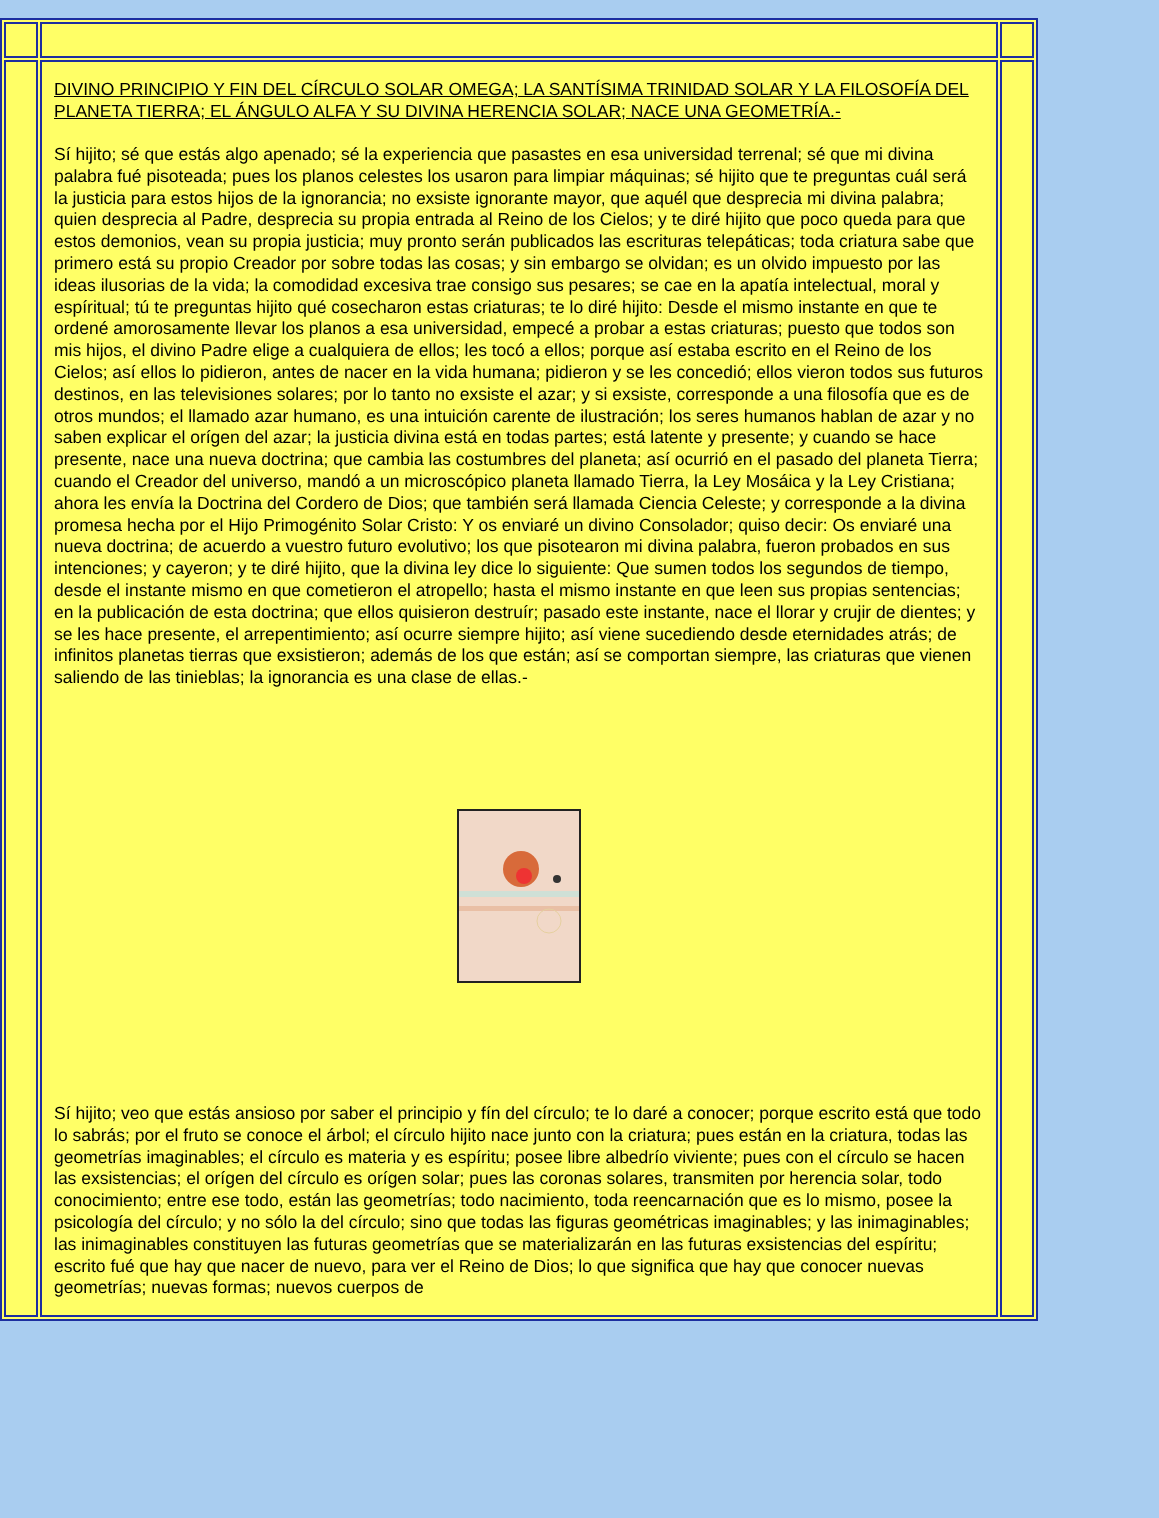| | DIVINO PRINCIPIO Y FIN DEL CÍRCULO SOLAR OMEGA; LA SANTÍSIMA TRINIDAD SOLAR Y LA FILOSOFÍA DEL PLANETA TIERRA; EL ÁNGULO ALFA Y SU DIVINA HERENCIA SOLAR; NACE UNA GEOMETRÍA.- Sí hijito; sé que estás algo apenado; sé la experiencia que pasastes en esa universidad terrenal; sé que mi divina palabra fué pisoteada; pues los planos celestes los usaron para limpiar máquinas; sé hijito que te preguntas cuál será la justicia para estos hijos de la ignorancia; no exsiste ignorante mayor, que aquél que desprecia mi divina palabra; quien desprecia al Padre, desprecia su propia entrada al Reino de los Cielos; y te diré hijito que poco queda para que estos demonios, vean su propia justicia; muy pronto serán publicados las escrituras telepáticas; toda criatura sabe que primero está su propio Creador por sobre todas las cosas; y sin embargo se olvidan; es un olvido impuesto por las ideas ilusorias de la vida; la comodidad excesiva trae consigo sus pesares; se cae en la apatía intelectual, moral y espíritual; tú te preguntas hijito qué cosecharon estas criaturas; te lo diré hijito: Desde el mismo instante en que te ordené amorosamente llevar los planos a esa universidad, empecé a probar a estas criaturas; puesto que todos son mis hijos, el divino Padre elige a cualquiera de ellos; les tocó a ellos; porque así estaba escrito en el Reino de los Cielos; así ellos lo pidieron, antes de nacer en la vida humana; pidieron y se les concedió; ellos vieron todos sus futuros destinos, en las televisiones solares; por lo tanto no exsiste el azar; y si exsiste, corresponde a una filosofía que es de otros mundos; el llamado azar humano, es una intuición carente de ilustración; los seres humanos hablan de azar y no saben explicar el orígen del azar; la justicia divina está en todas partes; está latente y presente; y cuando se hace presente, nace una nueva doctrina; que cambia las costumbres del planeta; así ocurrió en el pasado del planeta Tierra; cuando el Creador del universo, mandó a un microscópico planeta llamado Tierra, la Ley Mosáica y la Ley Cristiana; ahora les envía la Doctrina del Cordero de Dios; que también será llamada Ciencia Celeste; y corresponde a la divina promesa hecha por el Hijo Primogénito Solar Cristo: Y os enviaré un divino Consolador; quiso decir: Os enviaré una nueva doctrina; de acuerdo a vuestro futuro evolutivo; los que pisotearon mi divina palabra, fueron probados en sus intenciones; y cayeron; y te diré hijito, que la divina ley dice lo siguiente: Que sumen todos los segundos de tiempo, desde el instante mismo en que cometieron el atropello; hasta el mismo instante en que leen sus propias sentencias; en la publicación de esta doctrina; que ellos quisieron destruír; pasado este instante, nace el llorar y crujir de dientes; y se les hace presente, el arrepentimiento; así ocurre siempre hijito; así viene sucediendo desde eternidades atrás; de infinitos planetas tierras que exsistieron; además de los que están; así se comportan siempre, las criaturas que vienen saliendo de las tinieblas; la ignorancia es una clase de ellas.- Sí hijito; veo que estás ansioso por saber el principio y fín del círculo; te lo daré a conocer; porque escrito está que todo lo sabrás; por el fruto se conoce el árbol; el círculo hijito nace junto con la criatura; pues están en la criatura, todas las geometrías imaginables; el círculo es materia y es espíritu; posee libre albedrío viviente; pues con el círculo se hacen las exsistencias; el orígen del círculo es orígen solar; pues las coronas solares, transmiten por herencia solar, todo conocimiento; entre ese todo, están las geometrías; todo nacimiento, toda reencarnación que es lo mismo, posee la psicología del círculo; y no sólo la del círculo; sino que todas las figuras geométricas imaginables; y las inimaginables; las inimaginables constituyen las futuras geometrías que se materializarán en las futuras exsistencias del espíritu; escrito fué que hay que nacer de nuevo, para ver el Reino de Dios; lo que significa que hay que conocer nuevas geometrías; nuevas formas; nuevos cuerpos de | |